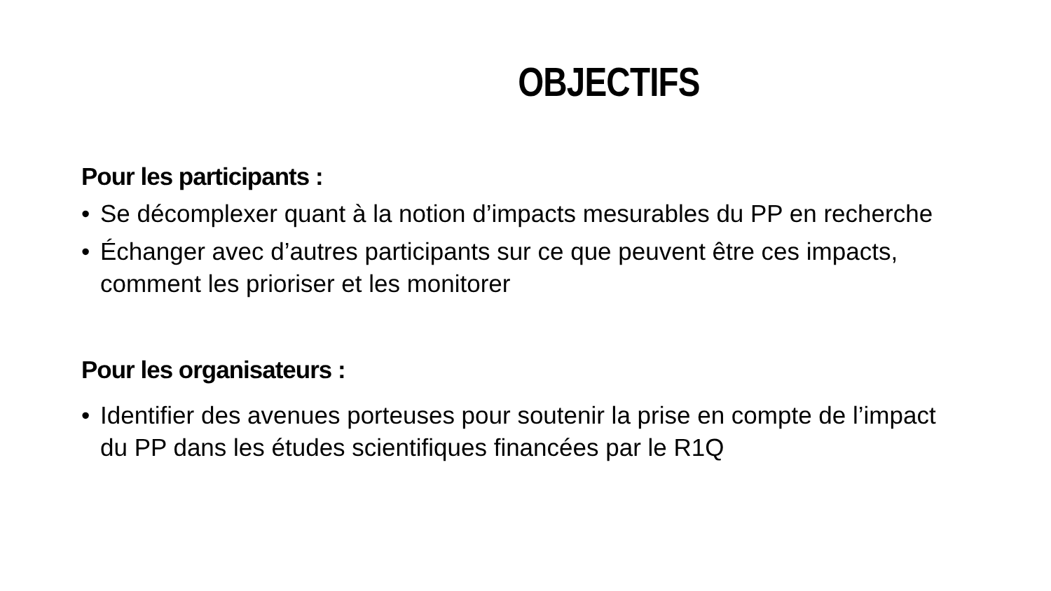OBJECTIFS
Pour les participants :
• Se décomplexer quant à la notion d’impacts mesurables du PP en recherche
• Échanger avec d’autres participants sur ce que peuvent être ces impacts, comment les prioriser et les monitorer
Pour les organisateurs :
• Identifier des avenues porteuses pour soutenir la prise en compte de l’impact du PP dans les études scientifiques financées par le R1Q